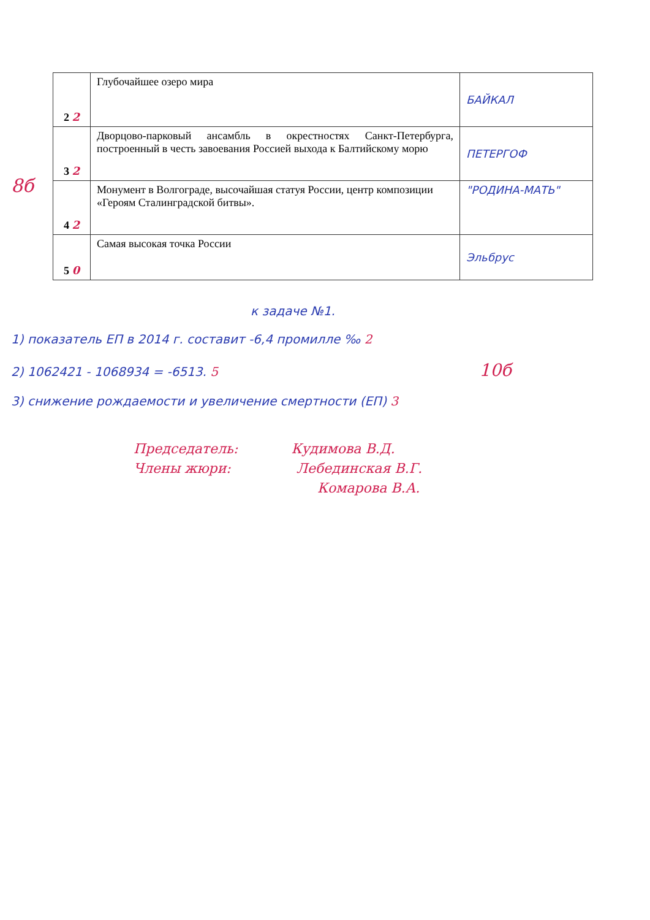8б
| 2 2 | Глубочайшее озеро мира | БАЙКАЛ |
| 3 2 | Дворцово-парковый ансамбль в окрестностях Санкт-Петербурга, построенный в честь завоевания Россией выхода к Балтийскому морю | ПЕТЕРГОФ |
| 4 2 | Монумент в Волгограде, высочайшая статуя России, центр композиции «Героям Сталинградской битвы». | "РОДИНА-МАТЬ" |
| 5 0 | Самая высокая точка России | Эльбрус |
к задаче №1.
1) показатель ЕП в 2014 г. составит -6,4 промилле ‰ 2
2) 1062421 - 1068934 = -6513. 5 10б
3) снижение рождаемости и увеличение смертности (ЕП) 3
Председатель: Кудимова В.Д.
Члены жюри: Лебединская В.Г.
Комарова В.А.